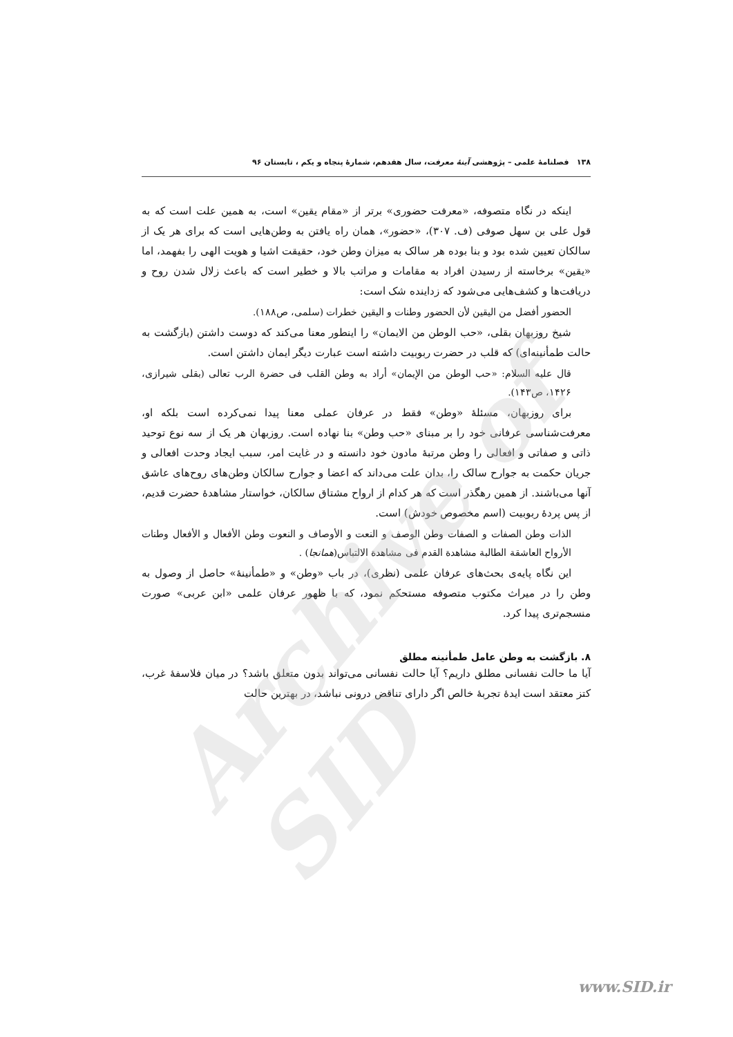۱۳۸ فصلنامهٔ علمی – پژوهشی آینهٔ معرفت، سال هفدهم، شمارهٔ پنجاه و یکم ، تابستان ۹۶
اینکه در نگاه متصوفه، «معرفت حضوری» برتر از «مقام یقین» است، به همین علت است که به قول علی بن سهل صوفی (ف. ۳۰۷)، «حضور»، همان راه یافتن به وطن‌هایی است که برای هر یک از سالکان تعیین شده بود و بنا بوده هر سالک به میزان وطن خود، حقیقت اشیا و هویت الهی را بفهمد، اما «یقین» برخاسته از رسیدن افراد به مقامات و مراتب بالا و خطیر است که باعث زلال شدن روح و دریافت‌ها و کشف‌هایی می‌شود که زداینده شک است:
الحضور أفضل من الیقین لأن الحضور وطنات و الیقین خطرات (سلمی، ص۱۸۸).
شیخ روزبهان بقلی، «حب الوطن من الایمان» را اینطور معنا می‌کند که دوست داشتن (بازگشت به حالت طمأنینه‌ای) که قلب در حضرت ربوبیت داشته است عبارت دیگر ایمان داشتن است.
قال علیه السلام: «حب الوطن من الإیمان» أراد به وطن القلب فی حضرة الرب تعالی (بقلی شیرازی، ۱۴۲۶، ص۱۴۳).
برای روزبهان، مسئلهٔ «وطن» فقط در عرفان عملی معنا پیدا نمی‌کرده است بلکه او، معرفت‌شناسی عرفانی خود را بر مبنای «حب وطن» بنا نهاده است. روزبهان هر یک از سه نوع توحید ذاتی و صفاتی و افعالی را وطن مرتبهٔ مادون خود دانسته و در غایت امر، سبب ایجاد وحدت افعالی و جریان حکمت به جوارح سالک را، بدان علت می‌داند که اعضا و جوارح سالکان وطن‌های روح‌های عاشق آنها می‌باشند. از همین رهگذر است که هر کدام از ارواح مشتاق سالکان، خواستار مشاهدهٔ حضرت قدیم، از پس پردهٔ ربوبیت (اسم مخصوص خودش) است.
الذات وطن الصفات و الصفات وطن الوصف و النعت و الأوصاف و النعوت وطن الأفعال و الأفعال وطنات الأرواح العاشقة الطالبة مشاهدة القدم فی مشاهدة الالتباس(همانجا) .
این نگاه پایه‌ی بحث‌های عرفان علمی (نظری)، در باب «وطن» و «طمأنینهٔ» حاصل از وصول به وطن را در میراث مکتوب متصوفه مستحکم نمود، که با ظهور عرفان علمی «ابن عربی» صورت منسجم‌تری پیدا کرد.
۸. بازگشت به وطن عامل طمأنینه مطلق
آیا ما حالت نفسانی مطلق داریم؟ آیا حالت نفسانی می‌تواند بدون متعلق باشد؟ در میان فلاسفهٔ غرب، کتز معتقد است ایدهٔ تجربهٔ خالص اگر دارای تناقض درونی نباشد، در بهترین حالت
Archive of SID
www.SID.ir